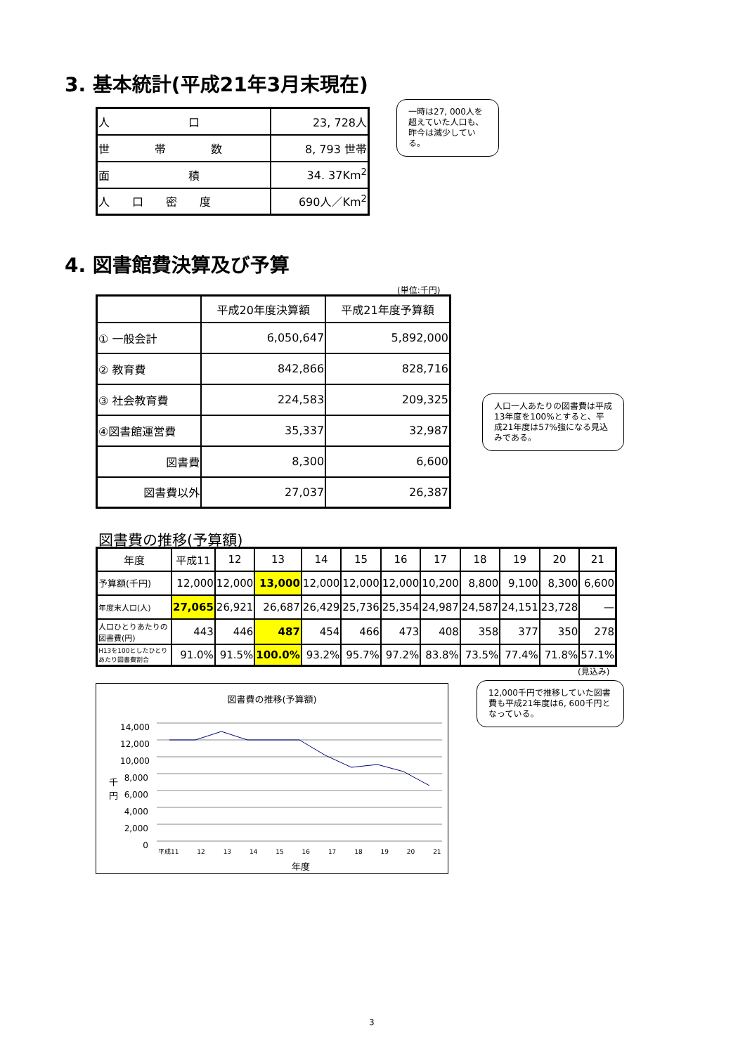3. 基本統計(平成21年3月末現在)
| 人 口 | 23, 728人 |
| 世 帯 数 | 8, 793 世帯 |
| 面 積 | 34. 37Km<sup>2</sup> |
| 人 口 密 度 | 690人／Km<sup>2</sup> |
一時は27, 000人を超えていた人口も、昨今は減少している。
4. 図書館費決算及び予算
(単位:千円)
| | 平成20年度決算額 | 平成21年度予算額 |
| --- | --- | --- |
| ① 一般会計 | 6,050,647 | 5,892,000 |
| ② 教育費 | 842,866 | 828,716 |
| ③ 社会教育費 | 224,583 | 209,325 |
| ④図書館運営費 | 35,337 | 32,987 |
| 図書費 | 8,300 | 6,600 |
| 図書費以外 | 27,037 | 26,387 |
人口一人あたりの図書費は平成13年度を100%とすると、平成21年度は57%強になる見込みである。
図書費の推移(予算額)
| 年度 | 平成11 | 12 | 13 | 14 | 15 | 16 | 17 | 18 | 19 | 20 | 21 |
| 予算額(千円) | 12,000 | 12,000 | 13,000 | 12,000 | 12,000 | 12,000 | 10,200 | 8,800 | 9,100 | 8,300 | 6,600 |
| 年度末人口(人) | 27,065 | 26,921 | 26,687 | 26,429 | 25,736 | 25,354 | 24,987 | 24,587 | 24,151 | 23,728 | — |
| 人口ひとりあたりの図書費(円) | 443 | 446 | 487 | 454 | 466 | 473 | 408 | 358 | 377 | 350 | 278 |
| H13を100としたひとりあたり図書費割合 | 91.0% | 91.5% | 100.0% | 93.2% | 95.7% | 97.2% | 83.8% | 73.5% | 77.4% | 71.8% | 57.1% |
(見込み)
図書費の推移(予算額)
14,000
12,000
10,000
8,000
6,000
4,000
2,000
0
千円
平成11 12 13 14 15 16 17 18 19 20 21
年度
12,000千円で推移していた図書費も平成21年度は6, 600千円となっている。
3